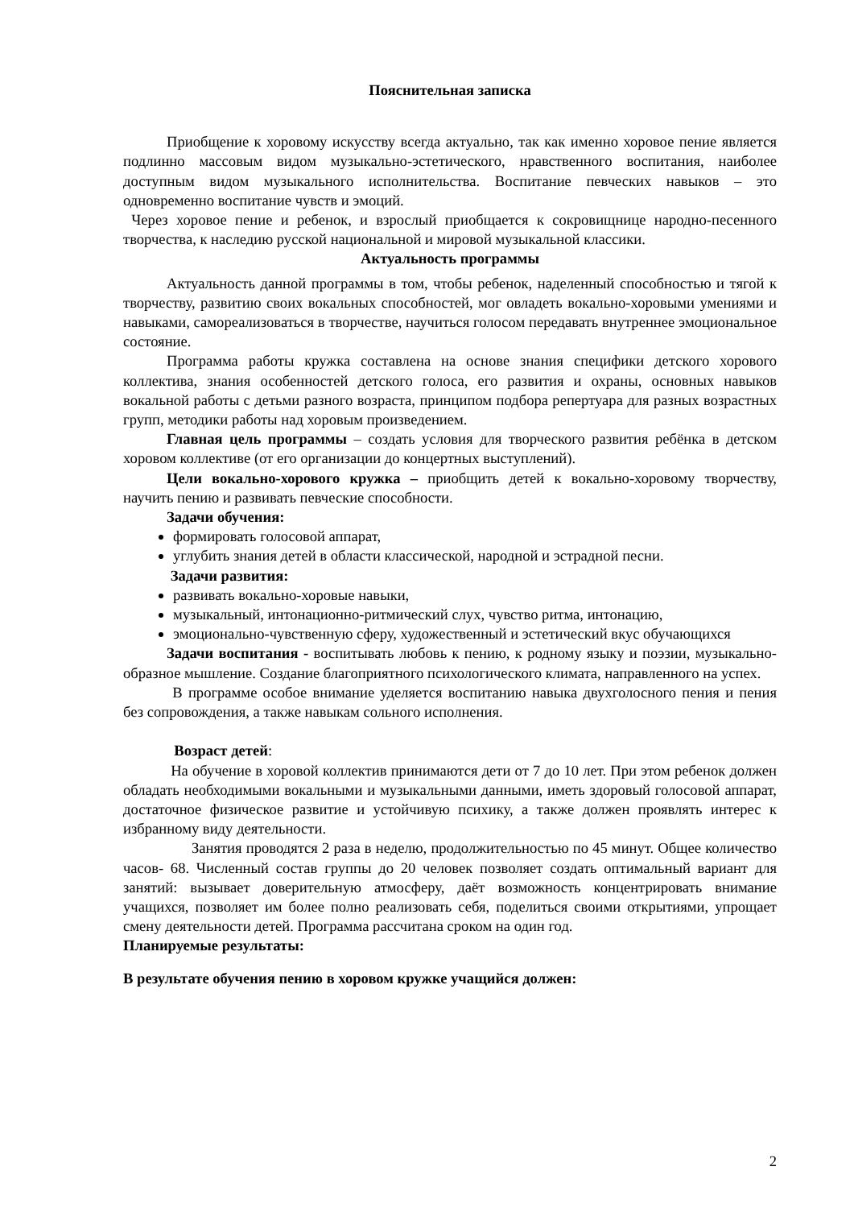Пояснительная записка
Приобщение к хоровому искусству всегда актуально, так как именно хоровое пение является подлинно массовым видом музыкально-эстетического, нравственного воспитания, наиболее доступным видом музыкального исполнительства. Воспитание певческих навыков – это одновременно воспитание чувств и эмоций.
Через хоровое пение и ребенок, и взрослый приобщается к сокровищнице народно-песенного творчества, к наследию русской национальной и мировой музыкальной классики.
Актуальность программы
Актуальность данной программы в том, чтобы ребенок, наделенный способностью и тягой к творчеству, развитию своих вокальных способностей, мог овладеть вокально-хоровыми умениями и навыками, самореализоваться в творчестве, научиться голосом передавать внутреннее эмоциональное состояние.
Программа работы кружка составлена на основе знания специфики детского хорового коллектива, знания особенностей детского голоса, его развития и охраны, основных навыков вокальной работы с детьми разного возраста, принципом подбора репертуара для разных возрастных групп, методики работы над хоровым произведением.
Главная цель программы – создать условия для творческого развития ребёнка в детском хоровом коллективе (от его организации до концертных выступлений).
Цели вокально-хорового кружка – приобщить детей к вокально-хоровому творчеству, научить пению и развивать певческие способности.
Задачи обучения:
формировать голосовой аппарат,
углубить знания детей в области классической, народной и эстрадной песни.
Задачи развития:
развивать вокально-хоровые навыки,
музыкальный, интонационно-ритмический слух, чувство ритма, интонацию,
эмоционально-чувственную сферу, художественный и эстетический вкус обучающихся
Задачи воспитания - воспитывать любовь к пению, к родному языку и поэзии, музыкально-образное мышление. Создание благоприятного психологического климата, направленного на успех.
В программе особое внимание уделяется воспитанию навыка двухголосного пения и пения без сопровождения, а также навыкам сольного исполнения.
Возраст детей:
На обучение в хоровой коллектив принимаются дети от 7 до 10 лет. При этом ребенок должен обладать необходимыми вокальными и музыкальными данными, иметь здоровый голосовой аппарат, достаточное физическое развитие и устойчивую психику, а также должен проявлять интерес к избранному виду деятельности.
Занятия проводятся 2 раза в неделю, продолжительностью по 45 минут. Общее количество часов- 68. Численный состав группы до 20 человек позволяет создать оптимальный вариант для занятий: вызывает доверительную атмосферу, даёт возможность концентрировать внимание учащихся, позволяет им более полно реализовать себя, поделиться своими открытиями, упрощает смену деятельности детей. Программа рассчитана сроком на один год.
Планируемые результаты:
В результате обучения пению в хоровом кружке учащийся должен:
2